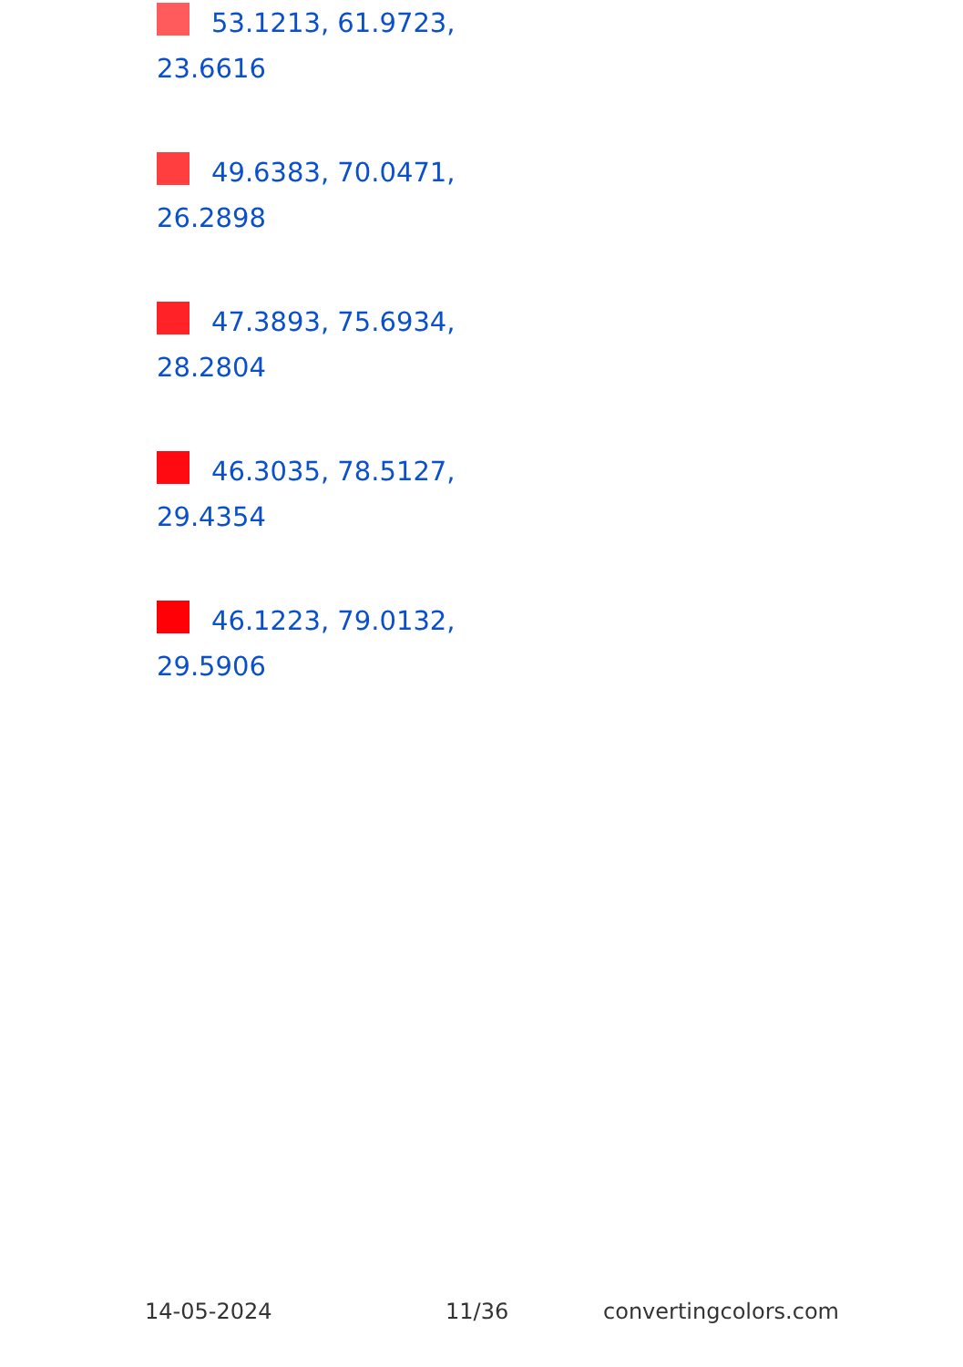53.1213, 61.9723, 23.6616
49.6383, 70.0471, 26.2898
47.3893, 75.6934, 28.2804
46.3035, 78.5127, 29.4354
46.1223, 79.0132, 29.5906
14-05-2024 11/36 convertingcolors.com